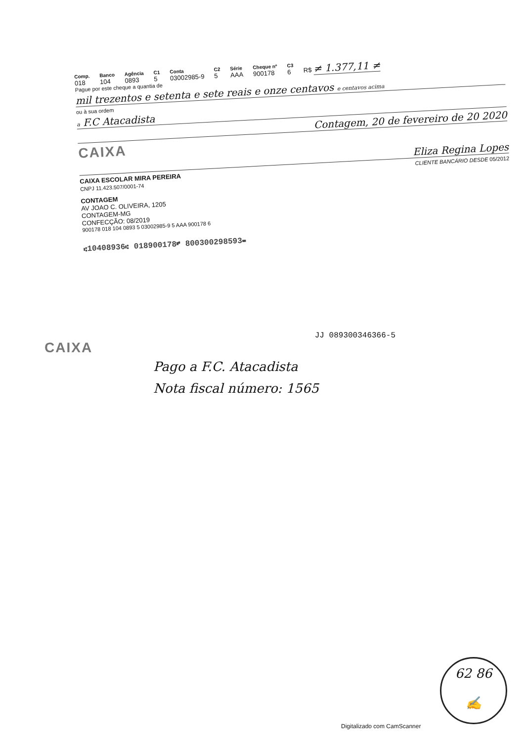Comp.
018
Banco
104
Agência
0893
C1
5
Conta
03002985-9
C2
5
Série
AAA
Cheque nº
900178
C3
6
R$ ≠ 1.377,11 ≠
Pague por este cheque a quantia de
mil trezentos e setenta e sete reais e onze centavos e centavos acima
ou à sua ordem
a F.C Atacadista
Contagem, 20 de fevereiro de 20 2020
CAIXA
Eliza Regina Lopes
CAIXA ESCOLAR MIRA PEREIRA
CNPJ 11.423.507/0001-74
CLIENTE BANCÁRIO DESDE 05/2012
CONTAGEM
AV JOAO C. OLIVEIRA, 1205
CONTAGEM-MG
CONFECÇÃO: 08/2019
900178 018 104 0893 5 03002985-9 5 AAA 900178 6
⑆10408936⑆ 018900178⑈ 800300298593⑉
JJ 089300346366-5
CAIXA
Pago a F.C. Atacadista
Nota fiscal número: 1565
62 86
✍
Digitalizado com CamScanner